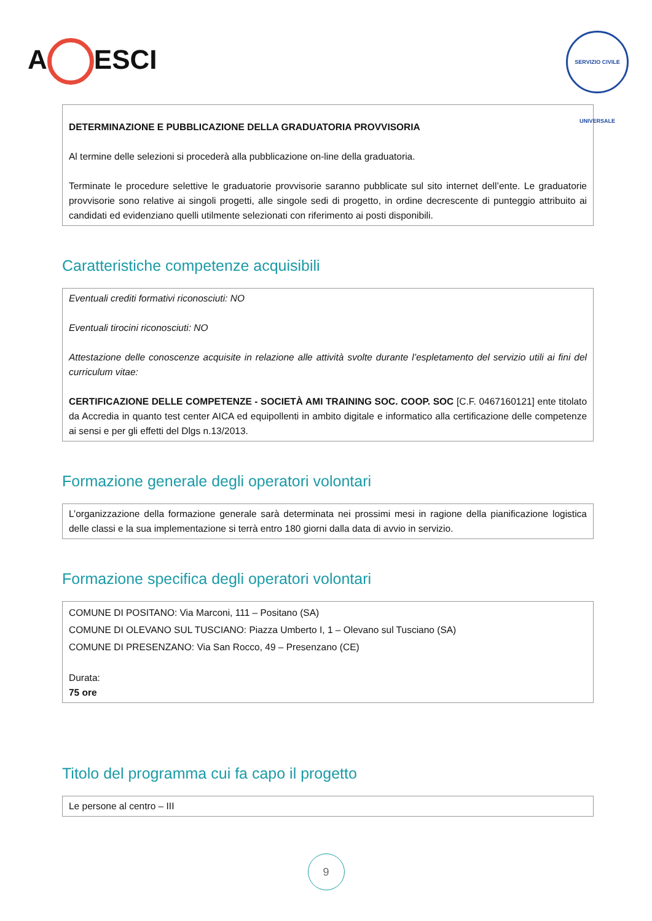A ESCI
SERVIZIO CIVILE UNIVERSALE
DETERMINAZIONE E PUBBLICAZIONE DELLA GRADUATORIA PROVVISORIA
Al termine delle selezioni si procederà alla pubblicazione on-line della graduatoria.
Terminate le procedure selettive le graduatorie provvisorie saranno pubblicate sul sito internet dell’ente. Le graduatorie provvisorie sono relative ai singoli progetti, alle singole sedi di progetto, in ordine decrescente di punteggio attribuito ai candidati ed evidenziano quelli utilmente selezionati con riferimento ai posti disponibili.
Caratteristiche competenze acquisibili
Eventuali crediti formativi riconosciuti: NO
Eventuali tirocini riconosciuti: NO
Attestazione delle conoscenze acquisite in relazione alle attività svolte durante l’espletamento del servizio utili ai fini del curriculum vitae:
CERTIFICAZIONE DELLE COMPETENZE - SOCIETÀ AMI TRAINING SOC. COOP. SOC [C.F. 0467160121] ente titolato da Accredia in quanto test center AICA ed equipollenti in ambito digitale e informatico alla certificazione delle competenze ai sensi e per gli effetti del Dlgs n.13/2013.
Formazione generale degli operatori volontari
L’organizzazione della formazione generale sarà determinata nei prossimi mesi in ragione della pianificazione logistica delle classi e la sua implementazione si terrà entro 180 giorni dalla data di avvio in servizio.
Formazione specifica degli operatori volontari
COMUNE DI POSITANO: Via Marconi, 111 – Positano (SA)
COMUNE DI OLEVANO SUL TUSCIANO: Piazza Umberto I, 1 – Olevano sul Tusciano (SA)
COMUNE DI PRESENZANO: Via San Rocco, 49 – Presenzano (CE)
Durata:
75 ore
Titolo del programma cui fa capo il progetto
Le persone al centro – III
9